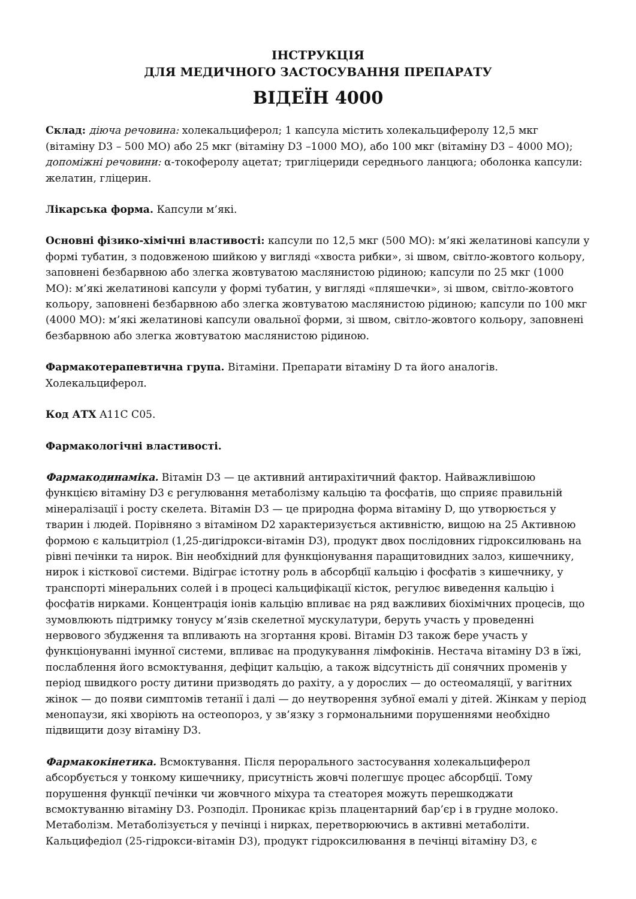ІНСТРУКЦІЯ
ДЛЯ МЕДИЧНОГО ЗАСТОСУВАННЯ ПРЕПАРАТУ
ВІДЕЇН 4000
Склад: діюча речовина: холекальциферол; 1 капсула містить холекальциферолу 12,5 мкг (вітаміну D3 – 500 МО) або 25 мкг (вітаміну D3 –1000 МО), або 100 мкг (вітаміну D3 – 4000 МО); допоміжні речовини: α-токоферолу ацетат; тригліцериди середнього ланцюга; оболонка капсули: желатин, гліцерин.
Лікарська форма. Капсули м’які.
Основні фізико-хімічні властивості: капсули по 12,5 мкг (500 МО): м’які желатинові капсули у формі тубатин, з подовженою шийкою у вигляді «хвоста рибки», зі швом, світло-жовтого кольору, заповнені безбарвною або злегка жовтуватою маслянистою рідиною; капсули по 25 мкг (1000 МО): м’які желатинові капсули у формі тубатин, у вигляді «пляшечки», зі швом, світло-жовтого кольору, заповнені безбарвною або злегка жовтуватою маслянистою рідиною; капсули по 100 мкг (4000 МО): м’які желатинові капсули овальної форми, зі швом, світло-жовтого кольору, заповнені безбарвною або злегка жовтуватою маслянистою рідиною.
Фармакотерапевтична група. Вітаміни. Препарати вітаміну D та його аналогів. Холекальциферол.
Код АТХ A11C C05.
Фармакологічні властивості.
Фармакодинаміка. Вітамін D3 — це активний антирахітичний фактор. Найважливішою функцією вітаміну D3 є регулювання метаболізму кальцію та фосфатів, що сприяє правильній мінералізації і росту скелета. Вітамін D3 — це природна форма вітаміну D, що утворюється у тварин і людей. Порівняно з вітаміном D2 характеризується активністю, вищою на 25 Активною формою є кальцитріол (1,25-дигідрокси-вітамін D3), продукт двох послідовних гідроксилювань на рівні печінки та нирок. Він необхідний для функціонування паращитовидних залоз, кишечнику, нирок і кісткової системи. Відіграє істотну роль в абсорбції кальцію і фосфатів з кишечнику, у транспорті мінеральних солей і в процесі кальцифікації кісток, регулює виведення кальцію і фосфатів нирками. Концентрація іонів кальцію впливає на ряд важливих біохімічних процесів, що зумовлюють підтримку тонусу м’язів скелетної мускулатури, беруть участь у проведенні нервового збудження та впливають на згортання крові. Вітамін D3 також бере участь у функціонуванні імунної системи, впливає на продукування лімфокінів. Нестача вітаміну D3 в їжі, послаблення його всмоктування, дефіцит кальцію, а також відсутність дії сонячних променів у період швидкого росту дитини призводять до рахіту, а у дорослих — до остеомаляції, у вагітних жінок — до появи симптомів тетанії і далі — до неутворення зубної емалі у дітей. Жінкам у період менопаузи, які хворіють на остеопороз, у зв’язку з гормональними порушеннями необхідно підвищити дозу вітаміну D3.
Фармакокінетика. Всмоктування. Після перорального застосування холекальциферол абсорбується у тонкому кишечнику, присутність жовчі полегшує процес абсорбції. Тому порушення функції печінки чи жовчного міхура та стеаторея можуть перешкоджати всмоктуванню вітаміну D3. Розподіл. Проникає крізь плацентарний бар’єр і в грудне молоко. Метаболізм. Метаболізується у печінці і нирках, перетворюючись в активні метаболіти. Кальцифедіол (25-гідрокси-вітамін D3), продукт гідроксилювання в печінці вітаміну D3, є